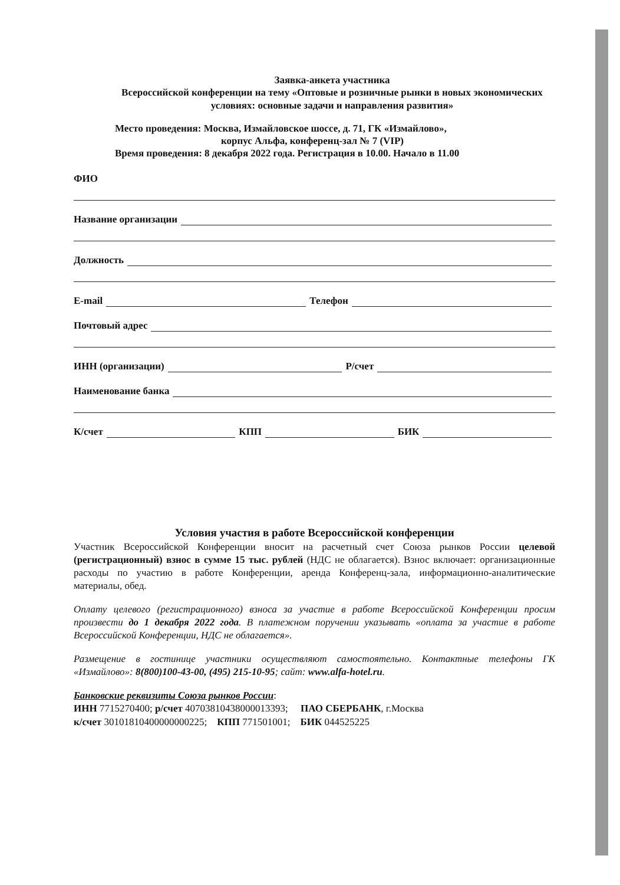Заявка-анкета участника
Всероссийской конференции на тему «Оптовые и розничные рынки в новых экономических условиях: основные задачи и направления развития»
Место проведения: Москва, Измайловское шоссе, д. 71, ГК «Измайлово»,
корпус Альфа, конференц-зал № 7 (VIP)
Время проведения: 8 декабря 2022 года. Регистрация в 10.00. Начало в 11.00
ФИО
Название организации
Должность
E-mail Телефон
Почтовый адрес
ИНН (организации) Р/счет
Наименование банка
К/счет КПП БИК
Условия участия в работе Всероссийской конференции
Участник Всероссийской Конференции вносит на расчетный счет Союза рынков России целевой (регистрационный) взнос в сумме 15 тыс. рублей (НДС не облагается). Взнос включает: организационные расходы по участию в работе Конференции, аренда Конференц-зала, информационно-аналитические материалы, обед.
Оплату целевого (регистрационного) взноса за участие в работе Всероссийской Конференции просим произвести до 1 декабря 2022 года. В платежном поручении указывать «оплата за участие в работе Всероссийской Конференции, НДС не облагается».
Размещение в гостинице участники осуществляют самостоятельно. Контактные телефоны ГК «Измайлово»: 8(800)100-43-00, (495) 215-10-95; сайт: www.alfa-hotel.ru.
Банковские реквизиты Союза рынков России:
ИНН 7715270400; р/счет 40703810438000013393; ПАО СБЕРБАНК, г.Москва
к/счет 30101810400000000225; КПП 771501001; БИК 044525225